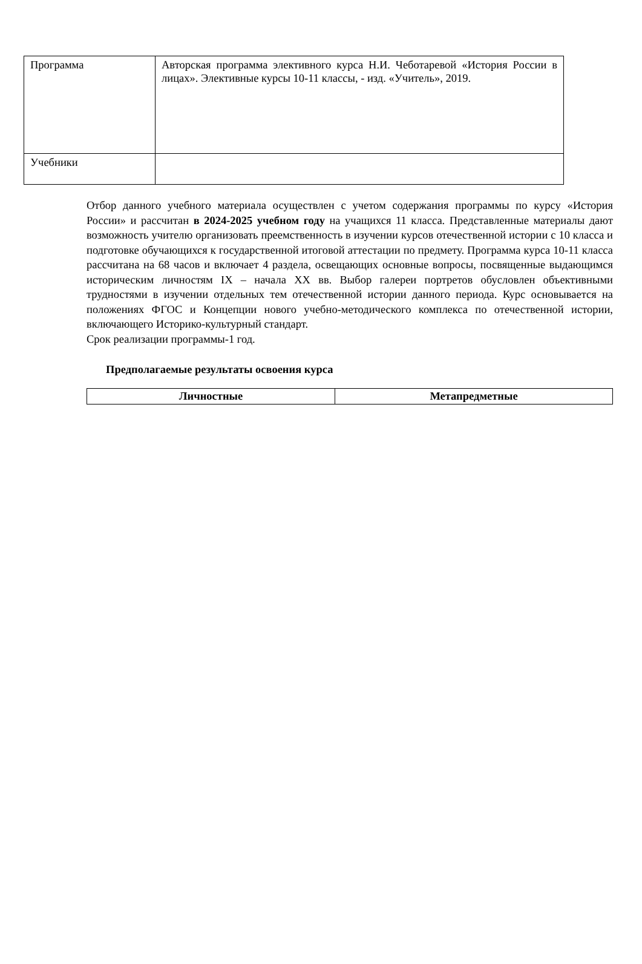| Программа | Авторская программа элективного курса Н.И. Чеботаревой «История России в лицах». Элективные курсы 10-11 классы, - изд. «Учитель», 2019. |
| Учебники | |
Отбор данного учебного материала осуществлен с учетом содержания программы по курсу «История России» и рассчитан в 2024-2025 учебном году на учащихся 11 класса. Представленные материалы дают возможность учителю организовать преемственность в изучении курсов отечественной истории с 10 класса и подготовке обучающихся к государственной итоговой аттестации по предмету. Программа курса 10-11 класса рассчитана на 68 часов и включает 4 раздела, освещающих основные вопросы, посвященные выдающимся историческим личностям IX – начала XX вв. Выбор галереи портретов обусловлен объективными трудностями в изучении отдельных тем отечественной истории данного периода. Курс основывается на положениях ФГОС и Концепции нового учебно-методического комплекса по отечественной истории, включающего Историко-культурный стандарт.
Срок реализации программы-1 год.
Предполагаемые результаты освоения курса
| Личностные | Метапредметные |
| --- | --- |